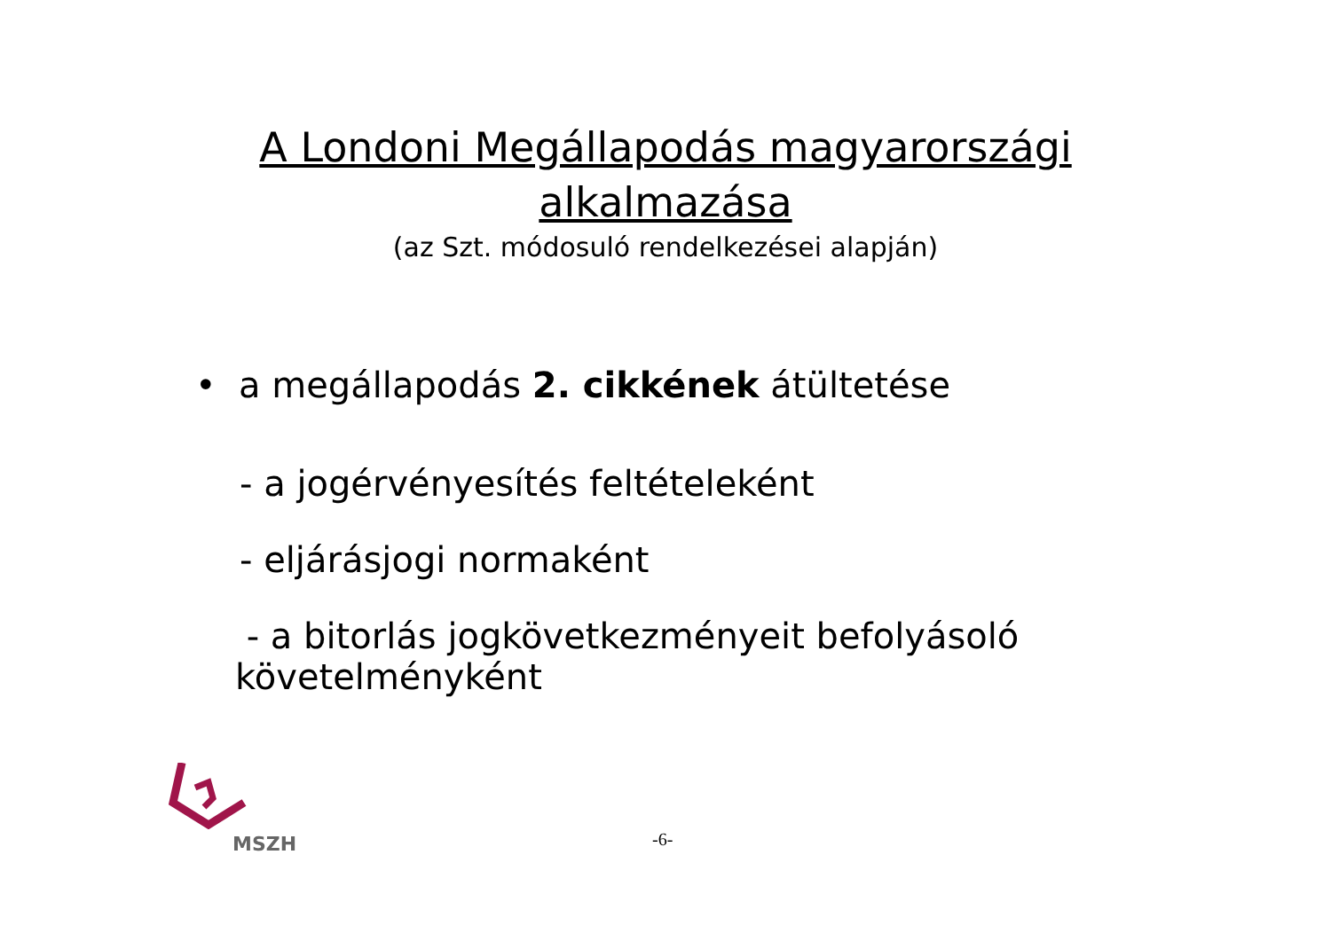A Londoni Megállapodás magyarországi alkalmazása
(az Szt. módosuló rendelkezései alapján)
• a megállapodás 2. cikkének átültetése
- a jogérvényesítés feltételeként
- eljárásjogi normaként
- a bitorlás jogkövetkezményeit befolyásoló követelményként
MSZH
-6-